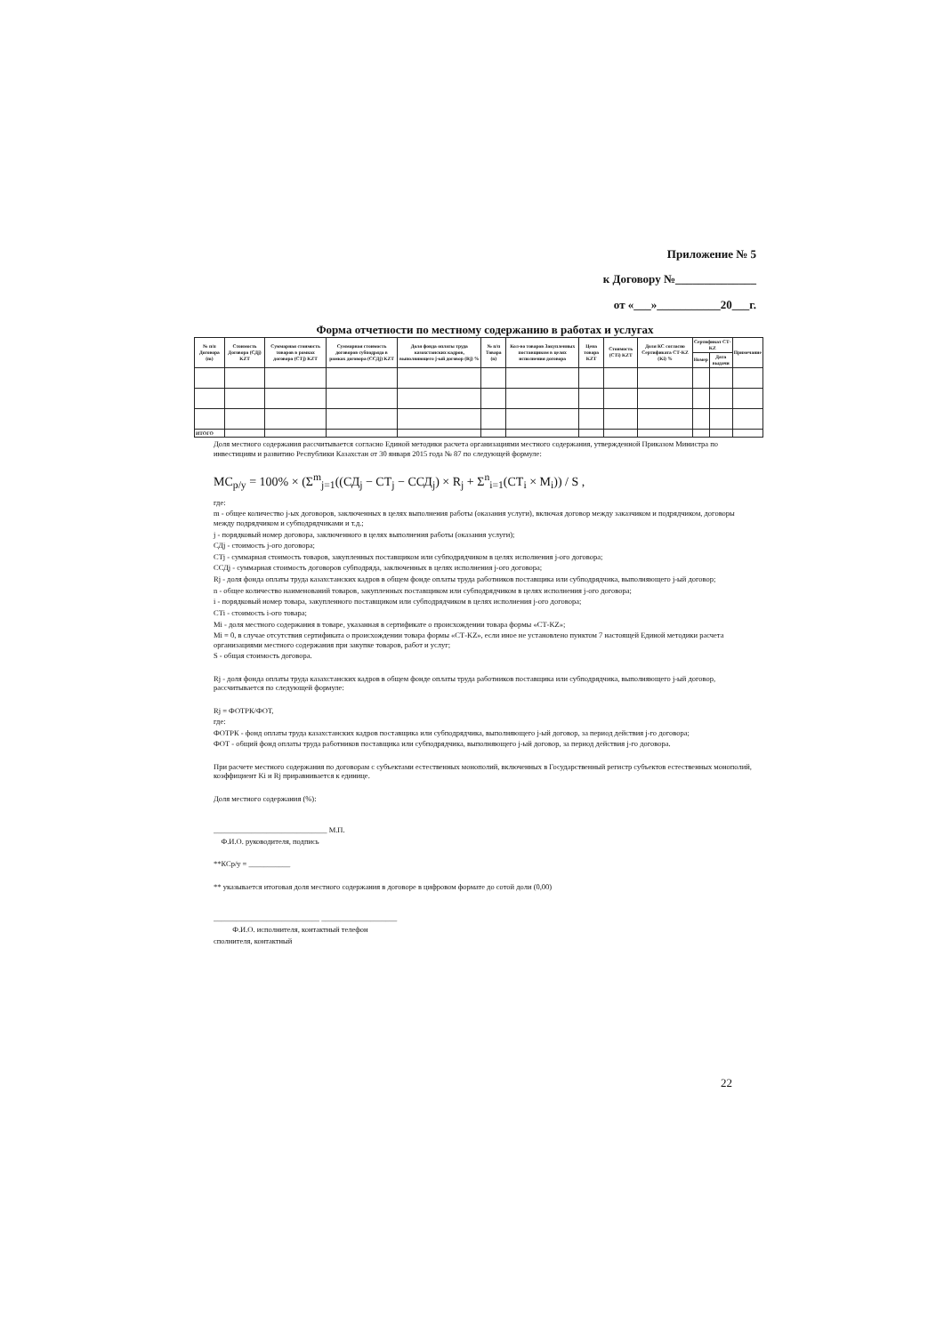Приложение № 5
к Договору №______________
от «___»___________20___г.
Форма отчетности по местному содержанию в работах и услугах
| № п/п Договора (m) | Стоимость Договора (СДj) KZT | Суммарная стоимость товаров в рамках договора (СТj) KZT | Суммарная стоимость договоров субподряда в рамках договора (ССДj) KZT | Доля фонда оплаты труда казахстанских кадров, выполняющего j-ый договор (Rj) % | № п/п Товара (n) | Кол-во товаров Закупленных поставщиком в целях исполнения договора | Цена товара KZT | Стоимость (СТi) KZT | Доля КС согласно Сертификата СТ-KZ (Ki) % | Сертификат СТ-KZ | | Примечание |
| --- | --- | --- | --- | --- | --- | --- | --- | --- | --- | --- | --- | --- |
| | | | | | | | | | | Номер | Дата выдачи | |
| ИТОГО | | | | | | | | | | | | |
Доля местного содержания рассчитывается согласно Единой методики расчета организациями местного содержания, утвержденной Приказом Министра по инвестициям и развитию Республики Казахстан от 30 января 2015 года № 87 по следующей формуле:
МС<sub>р/у</sub> = 100% × (Σ<sup>m</sup><sub>j=1</sub>((СД<sub>j</sub> − СТ<sub>j</sub> − ССД<sub>j</sub>) × R<sub>j</sub> + Σ<sup>n</sup><sub>i=1</sub>(СТ<sub>i</sub> × M<sub>i</sub>)) / S ,
где:
m - общее количество j-ых договоров, заключенных в целях выполнения работы (оказания услуги), включая договор между заказчиком и подрядчиком, договоры между подрядчиком и субподрядчиками и т.д.;
j - порядковый номер договора, заключенного в целях выполнения работы (оказания услуги);
СДj - стоимость j-ого договора;
СТj - суммарная стоимость товаров, закупленных поставщиком или субподрядчиком в целях исполнения j-ого договора;
ССДj - суммарная стоимость договоров субподряда, заключенных в целях исполнения j-ого договора;
Rj - доля фонда оплаты труда казахстанских кадров в общем фонде оплаты труда работников поставщика или субподрядчика, выполняющего j-ый договор;
n - общее количество наименований товаров, закупленных поставщиком или субподрядчиком в целях исполнения j-ого договора;
i - порядковый номер товара, закупленного поставщиком или субподрядчиком в целях исполнения j-ого договора;
СТi - стоимость i-ого товара;
Mi - доля местного содержания в товаре, указанная в сертификате о происхождении товара формы «СТ-KZ»;
Mi = 0, в случае отсутствия сертификата о происхождении товара формы «СТ-KZ», если иное не установлено пунктом 7 настоящей Единой методики расчета организациями местного содержания при закупке товаров, работ и услуг;
S - общая стоимость договора.
Rj - доля фонда оплаты труда казахстанских кадров в общем фонде оплаты труда работников поставщика или субподрядчика, выполняющего j-ый договор, рассчитывается по следующей формуле:
Rj = ФОТРК/ФОТ,
где:
ФОТРК - фонд оплаты труда казахстанских кадров поставщика или субподрядчика, выполняющего j-ый договор, за период действия j-го договора;
ФОТ - общий фонд оплаты труда работников поставщика или субподрядчика, выполняющего j-ый договор, за период действия j-го договора.
При расчете местного содержания по договорам с субъектами естественных монополий, включенных в Государственный регистр субъектов естественных монополий, коэффициент Ki и Rj приравнивается к единице.
Доля местного содержания (%):
______________________________ М.П.
Ф.И.О. руководителя, подпись
**КСр/у = ___________
** указывается итоговая доля местного содержания в договоре в цифровом формате до сотой доли (0,00)
____________________________ ____________________
Ф.И.О. исполнителя, контактный телефон
сполнителя, контактный
22